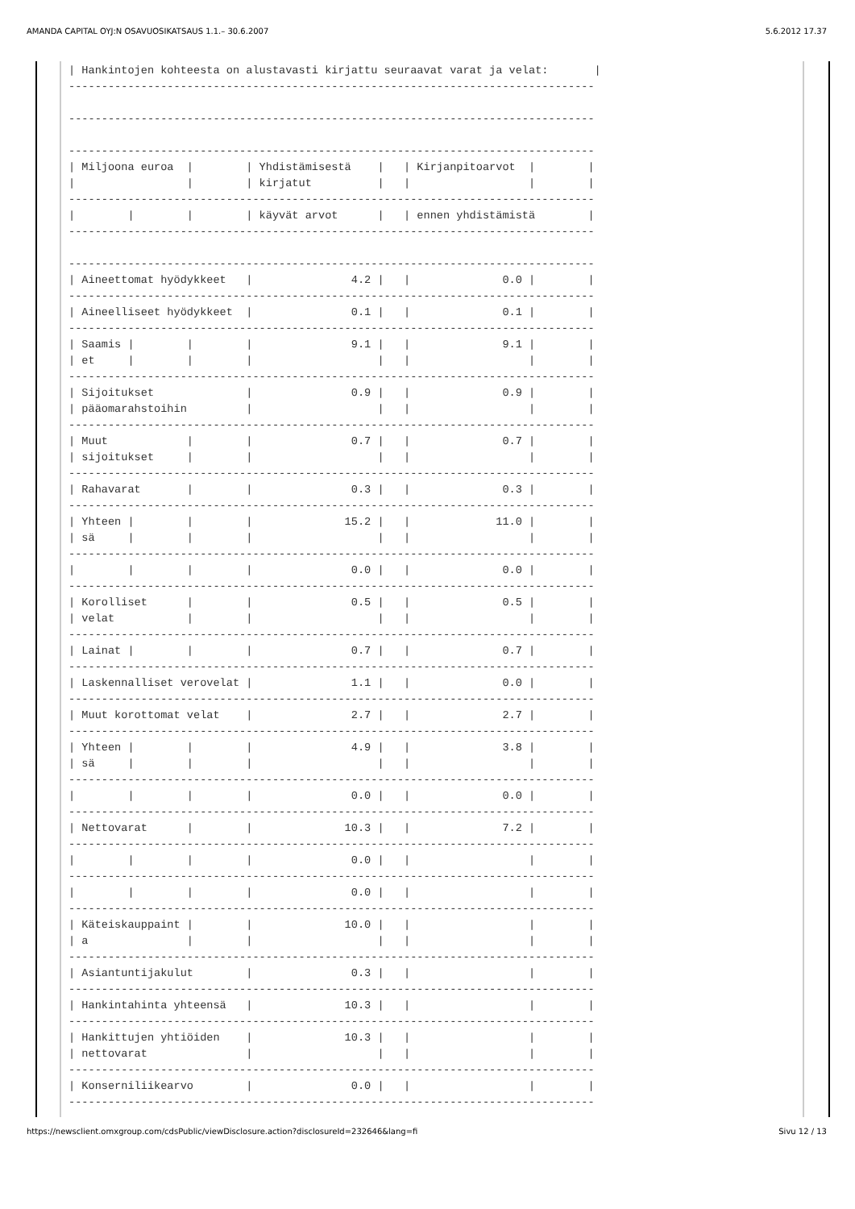AMANDA CAPITAL OYJ:N OSAVUOSIKATSAUS 1.1.– 30.6.2007 5.6.2012 17.37
| Hankintojen kohteesta on alustavasti kirjattu seuraavat varat ja velat:       |
--------------------------------------------------------------------------------

--------------------------------------------------------------------------------

--------------------------------------------------------------------------------
| Miljoona euroa  |        | Yhdistämisestä    |   | Kirjanpitoarvot  |        |
|                 |        | kirjatut          |   |                  |        |
--------------------------------------------------------------------------------
|        |        |        | käyvät arvot      |   | ennen yhdistämistä        |
--------------------------------------------------------------------------------

--------------------------------------------------------------------------------
| Aineettomat hyödykkeet   |               4.2 |   |              0.0 |        |
--------------------------------------------------------------------------------
| Aineelliseet hyödykkeet  |               0.1 |   |              0.1 |        |
--------------------------------------------------------------------------------
| Saamis |        |        |               9.1 |   |              9.1 |        |
| et     |        |        |                   |   |                  |        |
--------------------------------------------------------------------------------
| Sijoitukset              |               0.9 |   |              0.9 |        |
| pääomarahstoihin         |                   |   |                  |        |
--------------------------------------------------------------------------------
| Muut            |        |               0.7 |   |              0.7 |        |
| sijoitukset     |        |                   |   |                  |        |
--------------------------------------------------------------------------------
| Rahavarat       |        |               0.3 |   |              0.3 |        |
--------------------------------------------------------------------------------
| Yhteen |        |        |              15.2 |   |             11.0 |        |
| sä     |        |        |                   |   |                  |        |
--------------------------------------------------------------------------------
|        |        |        |               0.0 |   |              0.0 |        |
--------------------------------------------------------------------------------
| Korolliset      |        |               0.5 |   |              0.5 |        |
| velat           |        |                   |   |                  |        |
--------------------------------------------------------------------------------
| Lainat |        |        |               0.7 |   |              0.7 |        |
--------------------------------------------------------------------------------
| Laskennalliset verovelat |               1.1 |   |              0.0 |        |
--------------------------------------------------------------------------------
| Muut korottomat velat    |               2.7 |   |              2.7 |        |
--------------------------------------------------------------------------------
| Yhteen |        |        |               4.9 |   |              3.8 |        |
| sä     |        |        |                   |   |                  |        |
--------------------------------------------------------------------------------
|        |        |        |               0.0 |   |              0.0 |        |
--------------------------------------------------------------------------------
| Nettovarat      |        |              10.3 |   |              7.2 |        |
--------------------------------------------------------------------------------
|        |        |        |               0.0 |   |                  |        |
--------------------------------------------------------------------------------
|        |        |        |               0.0 |   |                  |        |
--------------------------------------------------------------------------------
| Käteiskauppaint |        |              10.0 |   |                  |        |
| a               |        |                   |   |                  |        |
--------------------------------------------------------------------------------
| Asiantuntijakulut        |               0.3 |   |                  |        |
--------------------------------------------------------------------------------
| Hankintahinta yhteensä   |              10.3 |   |                  |        |
--------------------------------------------------------------------------------
| Hankittujen yhtiöiden    |              10.3 |   |                  |        |
| nettovarat               |                   |   |                  |        |
--------------------------------------------------------------------------------
| Konserniliikearvo        |               0.0 |   |                  |        |
--------------------------------------------------------------------------------
https://newsclient.omxgroup.com/cdsPublic/viewDisclosure.action?disclosureId=232646&lang=fi Sivu 12 / 13